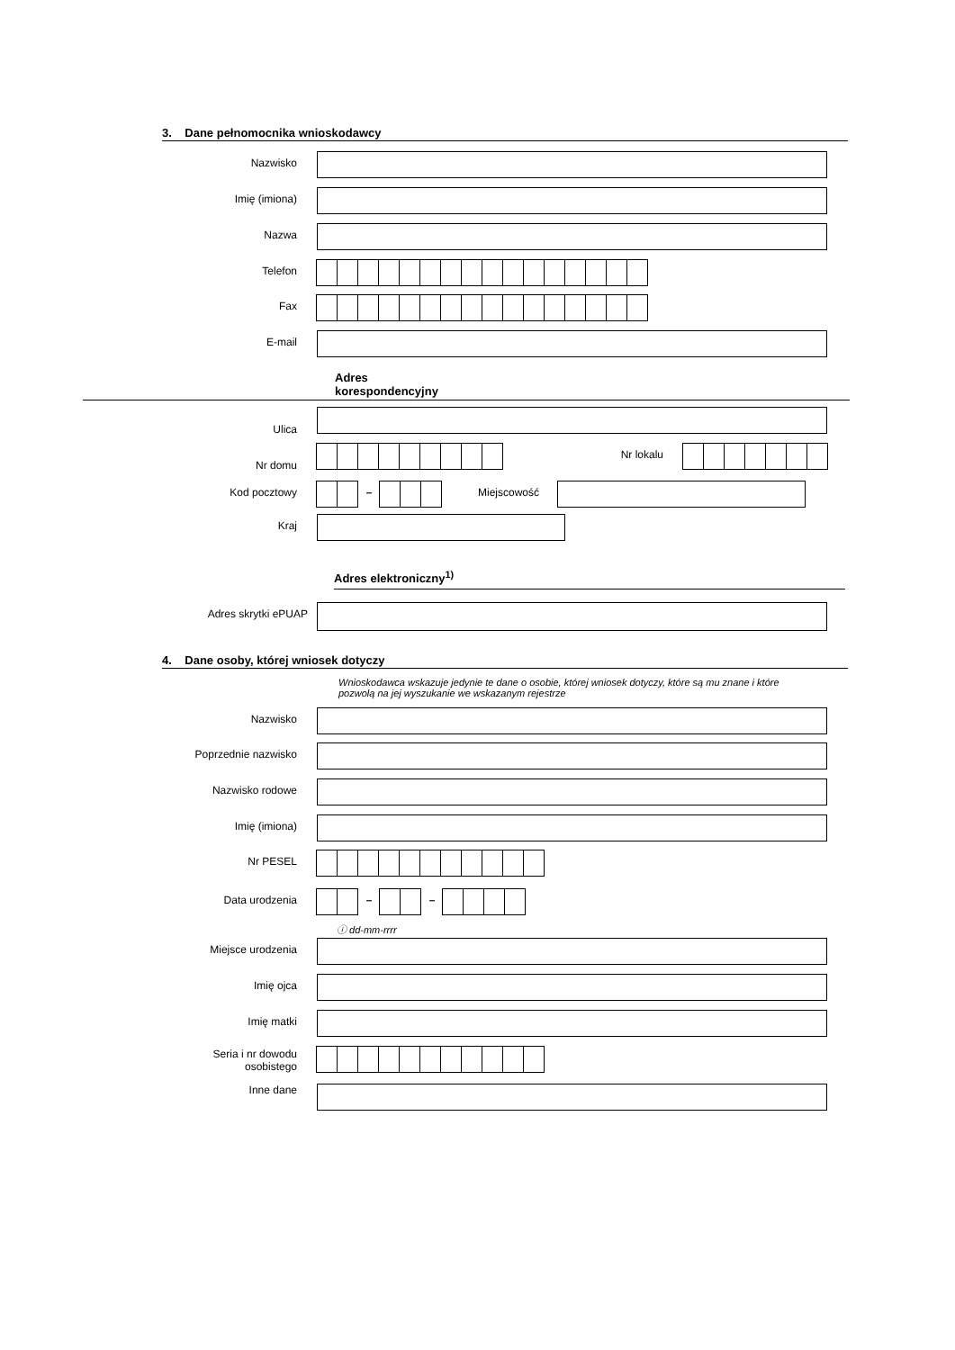3. Dane pełnomocnika wnioskodawcy
Nazwisko
Imię (imiona)
Nazwa
Telefon
Fax
E-mail
Adres
korespondencyjny
Ulica
Nr domu
Nr lokalu
Kod pocztowy – Miejscowość
Kraj
Adres elektroniczny<sup>1)</sup>
Adres skrytki ePUAP
4. Dane osoby, której wniosek dotyczy
Wnioskodawca wskazuje jedynie te dane o osobie, której wniosek dotyczy, które są mu znane i które
pozwolą na jej wyszukanie we wskazanym rejestrze
Nazwisko
Poprzednie nazwisko
Nazwisko rodowe
Imię (imiona)
Nr PESEL
Data urodzenia – –
ⓘ dd-mm-rrrr
Miejsce urodzenia
Imię ojca
Imię matki
Seria i nr dowodu osobistego
Inne dane